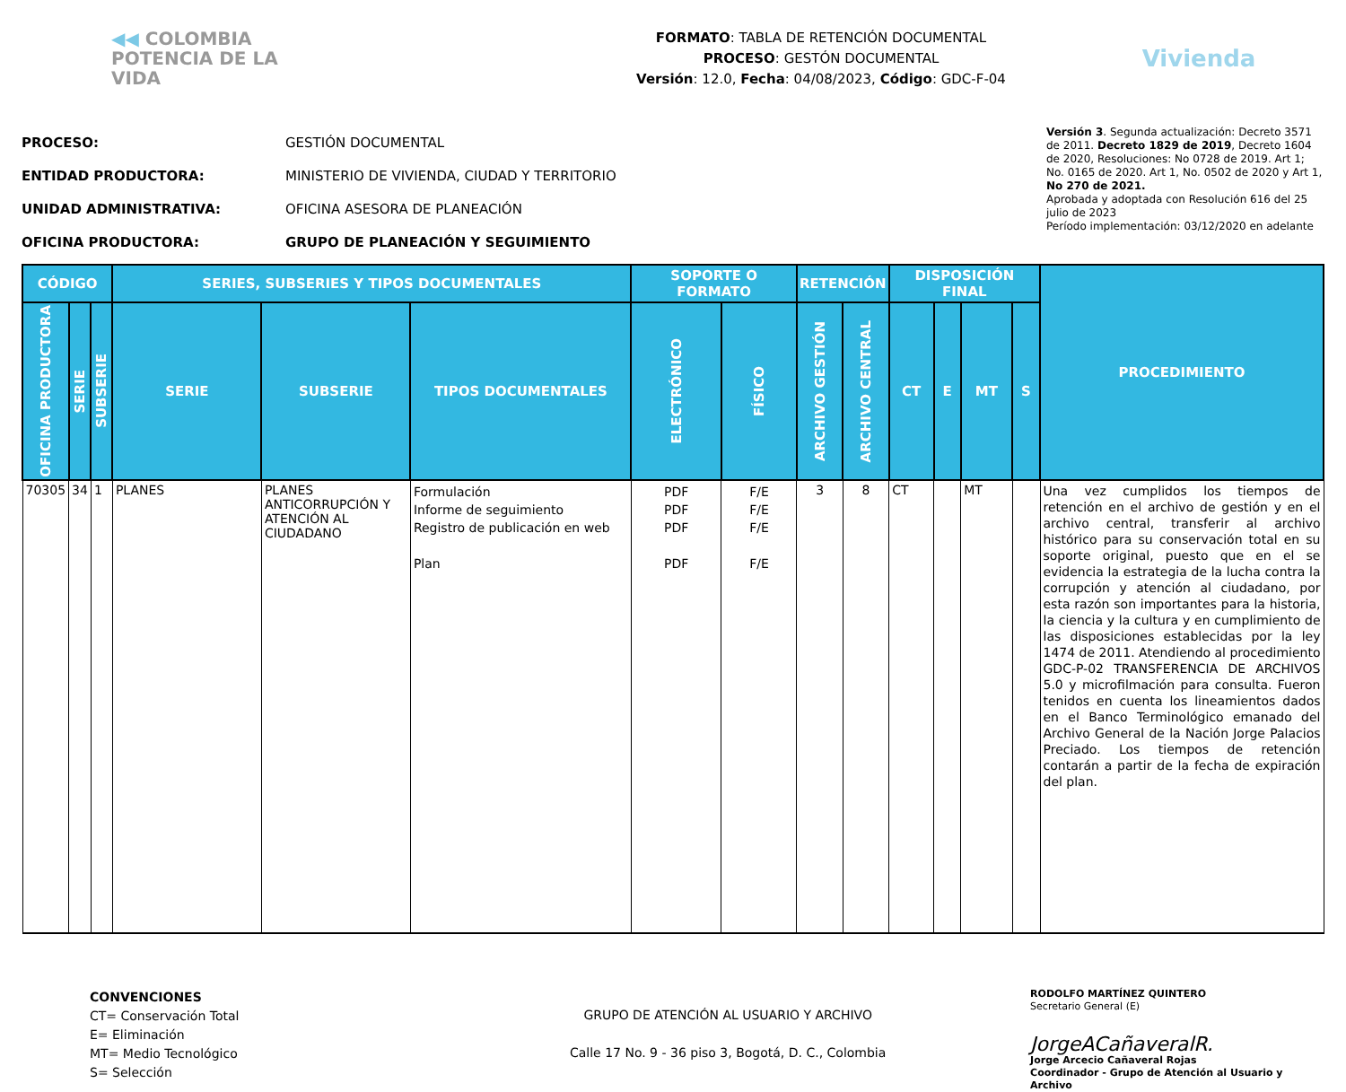◀◀ COLOMBIA
POTENCIA DE LA
VIDA
FORMATO: TABLA DE RETENCIÓN DOCUMENTAL
PROCESO: GESTÓN DOCUMENTAL
Versión: 12.0, Fecha: 04/08/2023, Código: GDC-F-04
Vivienda
PROCESO: GESTIÓN DOCUMENTAL
ENTIDAD PRODUCTORA:
MINISTERIO DE VIVIENDA, CIUDAD Y TERRITORIO
UNIDAD ADMINISTRATIVA: OFICINA ASESORA DE PLANEACIÓN
OFICINA PRODUCTORA:
GRUPO DE PLANEACIÓN Y SEGUIMIENTO
Versión 3. Segunda actualización: Decreto 3571 de 2011. Decreto 1829 de 2019, Decreto 1604 de 2020, Resoluciones: No 0728 de 2019. Art 1; No. 0165 de 2020. Art 1, No. 0502 de 2020 y Art 1, No 270 de 2021.
Aprobada y adoptada con Resolución 616 del 25 julio de 2023
Período implementación: 03/12/2020 en adelante
| CÓDIGO | | | SERIES, SUBSERIES Y TIPOS DOCUMENTALES | | | SOPORTE O FORMATO | | RETENCIÓN | | DISPOSICIÓN FINAL | | | | PROCEDIMIENTO |
| --- | --- | --- | --- | --- | --- | --- | --- | --- | --- | --- | --- | --- | --- | --- |
| OFICINA PRODUCTORA | SERIE | SUBSERIE | SERIE | SUBSERIE | TIPOS DOCUMENTALES | ELECTRÓNICO | FÍSICO | ARCHIVO GESTIÓN | ARCHIVO CENTRAL | CT | E | MT | S | |
| 70305 | 34 | 1 | PLANES | PLANES ANTICORRUPCIÓN Y ATENCIÓN AL CIUDADANO | Formulación Informe de seguimiento Registro de publicación en web Plan | PDF PDF PDF PDF | F/E F/E F/E F/E | 3 | 8 | CT | | MT | | Una vez cumplidos los tiempos de retención en el archivo de gestión y en el archivo central, transferir al archivo histórico para su conservación total en su soporte original, puesto que en el se evidencia la estrategia de la lucha contra la corrupción y atención al ciudadano, por esta razón son importantes para la historia, la ciencia y la cultura y en cumplimiento de las disposiciones establecidas por la ley 1474 de 2011. Atendiendo al procedimiento GDC-P-02 TRANSFERENCIA DE ARCHIVOS 5.0 y microfilmación para consulta. Fueron tenidos en cuenta los lineamientos dados en el Banco Terminológico emanado del Archivo General de la Nación Jorge Palacios Preciado. Los tiempos de retención contarán a partir de la fecha de expiración del plan. |
CONVENCIONES
CT= Conservación Total
E= Eliminación
MT= Medio Tecnológico
S= Selección
GRUPO DE ATENCIÓN AL USUARIO Y ARCHIVO
Calle 17 No. 9 - 36 piso 3, Bogotá, D. C., Colombia
RODOLFO MARTÍNEZ QUINTERO
Secretario General (E)
JorgeACañaveralR.
Jorge Arcecio Cañaveral Rojas
Coordinador - Grupo de Atención al Usuario y Archivo